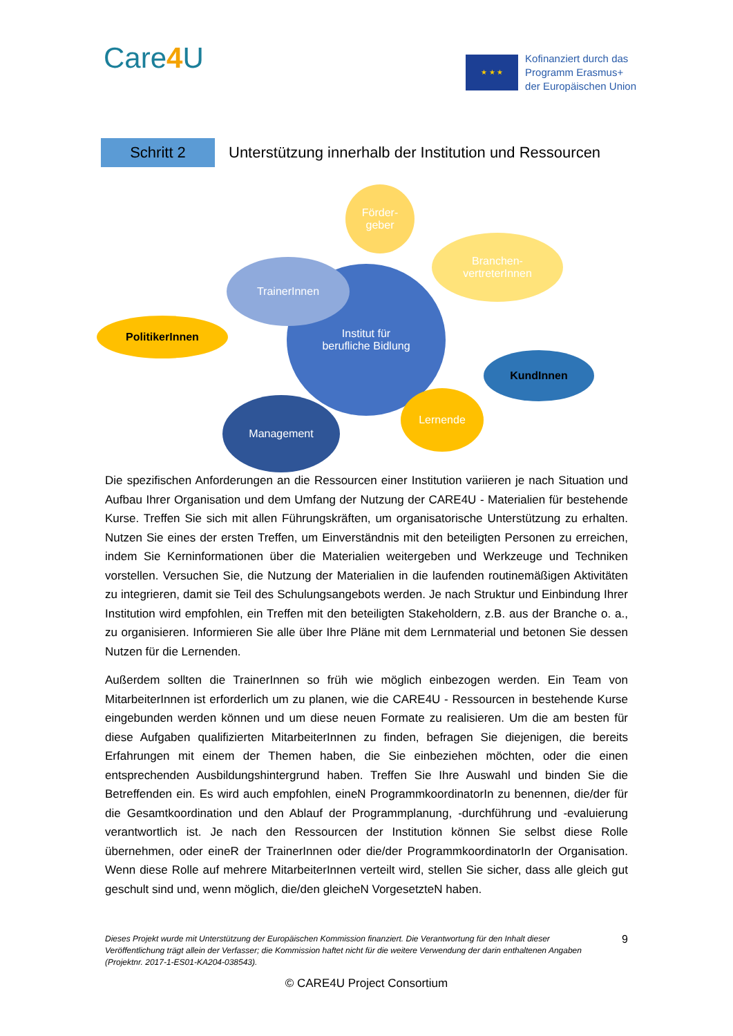Care4 U
★ ★ ★
Kofinanziert durch das
Programm Erasmus+
der Europäischen Union
Schritt 2
Unterstützung innerhalb der Institution und Ressourcen
Institut für
berufliche Bidlung
Förder-
geber
Branchen-
vertreterInnen
TrainerInnen
PolitikerInnen
KundInnen
Management
Lernende
Die spezifischen Anforderungen an die Ressourcen einer Institution variieren je nach Situation und Aufbau Ihrer Organisation und dem Umfang der Nutzung der CARE4U - Materialien für bestehende Kurse. Treffen Sie sich mit allen Führungskräften, um organisatorische Unterstützung zu erhalten. Nutzen Sie eines der ersten Treffen, um Einverständnis mit den beteiligten Personen zu erreichen, indem Sie Kerninformationen über die Materialien weitergeben und Werkzeuge und Techniken vorstellen. Versuchen Sie, die Nutzung der Materialien in die laufenden routinemäßigen Aktivitäten zu integrieren, damit sie Teil des Schulungsangebots werden. Je nach Struktur und Einbindung Ihrer Institution wird empfohlen, ein Treffen mit den beteiligten Stakeholdern, z.B. aus der Branche o. a., zu organisieren. Informieren Sie alle über Ihre Pläne mit dem Lernmaterial und betonen Sie dessen Nutzen für die Lernenden.
Außerdem sollten die TrainerInnen so früh wie möglich einbezogen werden. Ein Team von MitarbeiterInnen ist erforderlich um zu planen, wie die CARE4U - Ressourcen in bestehende Kurse eingebunden werden können und um diese neuen Formate zu realisieren. Um die am besten für diese Aufgaben qualifizierten MitarbeiterInnen zu finden, befragen Sie diejenigen, die bereits Erfahrungen mit einem der Themen haben, die Sie einbeziehen möchten, oder die einen entsprechenden Ausbildungshintergrund haben. Treffen Sie Ihre Auswahl und binden Sie die Betreffenden ein. Es wird auch empfohlen, eineN ProgrammkoordinatorIn zu benennen, die/der für die Gesamtkoordination und den Ablauf der Programmplanung, -durchführung und -evaluierung verantwortlich ist. Je nach den Ressourcen der Institution können Sie selbst diese Rolle übernehmen, oder eineR der TrainerInnen oder die/der ProgrammkoordinatorIn der Organisation. Wenn diese Rolle auf mehrere MitarbeiterInnen verteilt wird, stellen Sie sicher, dass alle gleich gut geschult sind und, wenn möglich, die/den gleicheN VorgesetzteN haben.
Dieses Projekt wurde mit Unterstützung der Europäischen Kommission finanziert. Die Verantwortung für den Inhalt dieser Veröffentlichung trägt allein der Verfasser; die Kommission haftet nicht für die weitere Verwendung der darin enthaltenen Angaben (Projektnr. 2017-1-ES01-KA204-038543).
9
© CARE4U Project Consortium